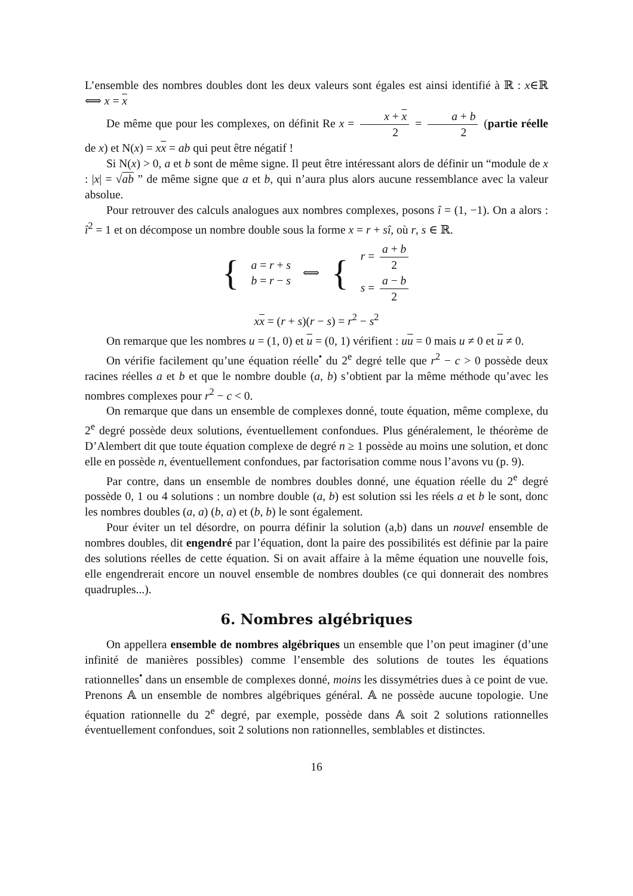L’ensemble des nombres doubles dont les deux valeurs sont égales est ainsi identifié à ℝ : x∈ℝ ⟺ x = x
De même que pour les complexes, on définit Re x = x + x 2 = a + b 2 (partie réelle de x) et N(x) = xx = ab qui peut être négatif !
Si N(x) > 0, a et b sont de même signe. Il peut être intéressant alors de définir un “module de x : |x| = √ab ” de même signe que a et b, qui n’aura plus alors aucune ressemblance avec la valeur absolue.
Pour retrouver des calculs analogues aux nombres complexes, posons î = (1, −1). On a alors : î<sup>2</sup> = 1 et on décompose un nombre double sous la forme x = r + sî, où r, s ∈ ℝ.
{
a = r + s
b = r − s
⟺ {
r = a + b 2
s = a − b 2
xx = (r + s)(r − s) = r<sup>2</sup> − s<sup>2</sup>
On remarque que les nombres u = (1, 0) et u = (0, 1) vérifient : uu = 0 mais u ≠ 0 et u ≠ 0.
On vérifie facilement qu’une équation réelle<sup>•</sup> du 2<sup>e</sup> degré telle que r<sup>2</sup> − c > 0 possède deux racines réelles a et b et que le nombre double (a, b) s’obtient par la même méthode qu’avec les nombres complexes pour r<sup>2</sup> − c < 0.
On remarque que dans un ensemble de complexes donné, toute équation, même complexe, du 2<sup>e</sup> degré possède deux solutions, éventuellement confondues. Plus généralement, le théorème de D’Alembert dit que toute équation complexe de degré n ≥ 1 possède au moins une solution, et donc elle en possède n, éventuellement confondues, par factorisation comme nous l’avons vu (p. 9).
Par contre, dans un ensemble de nombres doubles donné, une équation réelle du 2<sup>e</sup> degré possède 0, 1 ou 4 solutions : un nombre double (a, b) est solution ssi les réels a et b le sont, donc les nombres doubles (a, a) (b, a) et (b, b) le sont également.
Pour éviter un tel désordre, on pourra définir la solution (a,b) dans un nouvel ensemble de nombres doubles, dit engendré par l’équation, dont la paire des possibilités est définie par la paire des solutions réelles de cette équation. Si on avait affaire à la même équation une nouvelle fois, elle engendrerait encore un nouvel ensemble de nombres doubles (ce qui donnerait des nombres quadruples...).
6. Nombres algébriques
On appellera ensemble de nombres algébriques un ensemble que l’on peut imaginer (d’une infinité de manières possibles) comme l’ensemble des solutions de toutes les équations rationnelles<sup>•</sup> dans un ensemble de complexes donné, moins les dissymétries dues à ce point de vue. Prenons 𝔸 un ensemble de nombres algébriques général. 𝔸 ne possède aucune topologie. Une équation rationnelle du 2<sup>e</sup> degré, par exemple, possède dans 𝔸 soit 2 solutions rationnelles éventuellement confondues, soit 2 solutions non rationnelles, semblables et distinctes.
16